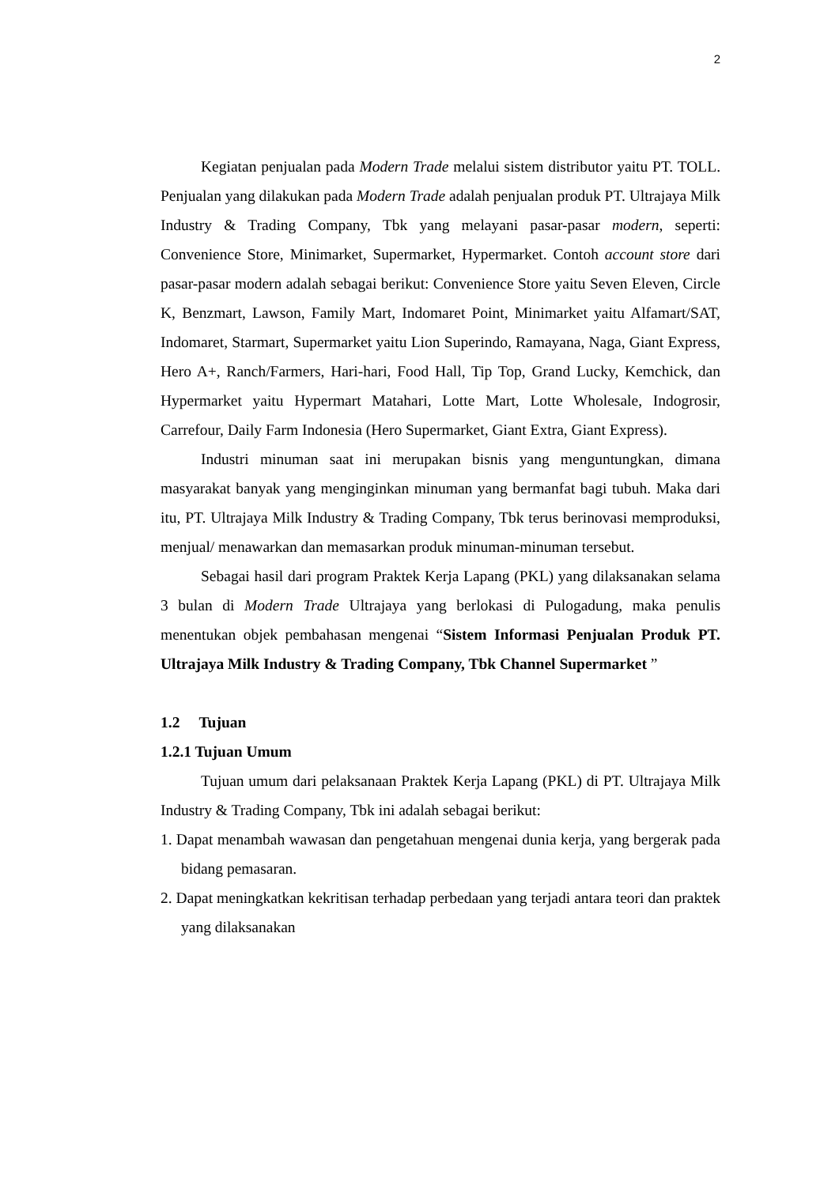2
Kegiatan penjualan pada Modern Trade melalui sistem distributor yaitu PT. TOLL. Penjualan yang dilakukan pada Modern Trade adalah penjualan produk PT. Ultrajaya Milk Industry & Trading Company, Tbk yang melayani pasar-pasar modern, seperti: Convenience Store, Minimarket, Supermarket, Hypermarket. Contoh account store dari pasar-pasar modern adalah sebagai berikut: Convenience Store yaitu Seven Eleven, Circle K, Benzmart, Lawson, Family Mart, Indomaret Point, Minimarket yaitu Alfamart/SAT, Indomaret, Starmart, Supermarket yaitu Lion Superindo, Ramayana, Naga, Giant Express, Hero A+, Ranch/Farmers, Hari-hari, Food Hall, Tip Top, Grand Lucky, Kemchick, dan Hypermarket yaitu Hypermart Matahari, Lotte Mart, Lotte Wholesale, Indogrosir, Carrefour, Daily Farm Indonesia (Hero Supermarket, Giant Extra, Giant Express).
Industri minuman saat ini merupakan bisnis yang menguntungkan, dimana masyarakat banyak yang menginginkan minuman yang bermanfat bagi tubuh. Maka dari itu, PT. Ultrajaya Milk Industry & Trading Company, Tbk terus berinovasi memproduksi, menjual/ menawarkan dan memasarkan produk minuman-minuman tersebut.
Sebagai hasil dari program Praktek Kerja Lapang (PKL) yang dilaksanakan selama 3 bulan di Modern Trade Ultrajaya yang berlokasi di Pulogadung, maka penulis menentukan objek pembahasan mengenai “Sistem Informasi Penjualan Produk PT. Ultrajaya Milk Industry & Trading Company, Tbk Channel Supermarket ”
1.2 Tujuan
1.2.1 Tujuan Umum
Tujuan umum dari pelaksanaan Praktek Kerja Lapang (PKL) di PT. Ultrajaya Milk Industry & Trading Company, Tbk ini adalah sebagai berikut:
1. Dapat menambah wawasan dan pengetahuan mengenai dunia kerja, yang bergerak pada bidang pemasaran.
2. Dapat meningkatkan kekritisan terhadap perbedaan yang terjadi antara teori dan praktek yang dilaksanakan